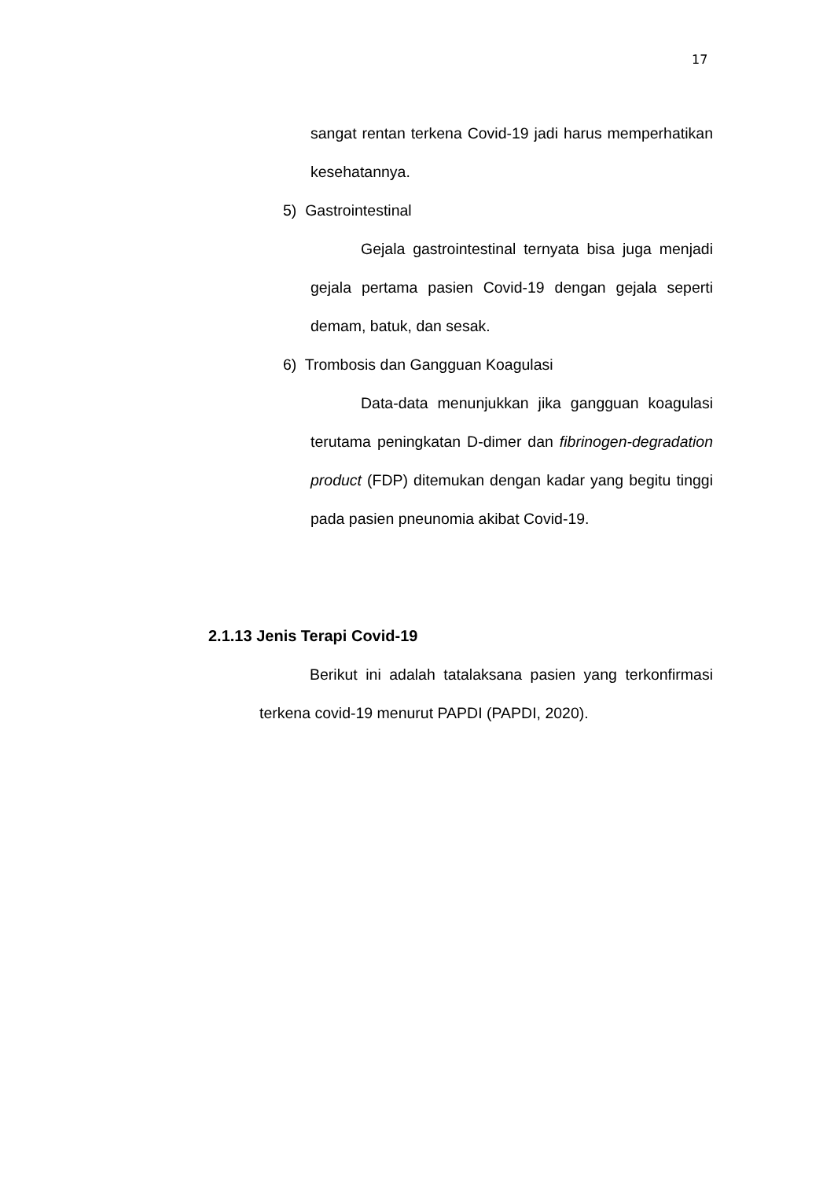17
sangat rentan terkena Covid-19 jadi harus memperhatikan kesehatannya.
5) Gastrointestinal
Gejala gastrointestinal ternyata bisa juga menjadi gejala pertama pasien Covid-19 dengan gejala seperti demam, batuk, dan sesak.
6) Trombosis dan Gangguan Koagulasi
Data-data menunjukkan jika gangguan koagulasi terutama peningkatan D-dimer dan fibrinogen-degradation product (FDP) ditemukan dengan kadar yang begitu tinggi pada pasien pneunomia akibat Covid-19.
2.1.13 Jenis Terapi Covid-19
Berikut ini adalah tatalaksana pasien yang terkonfirmasi terkena covid-19 menurut PAPDI (PAPDI, 2020).